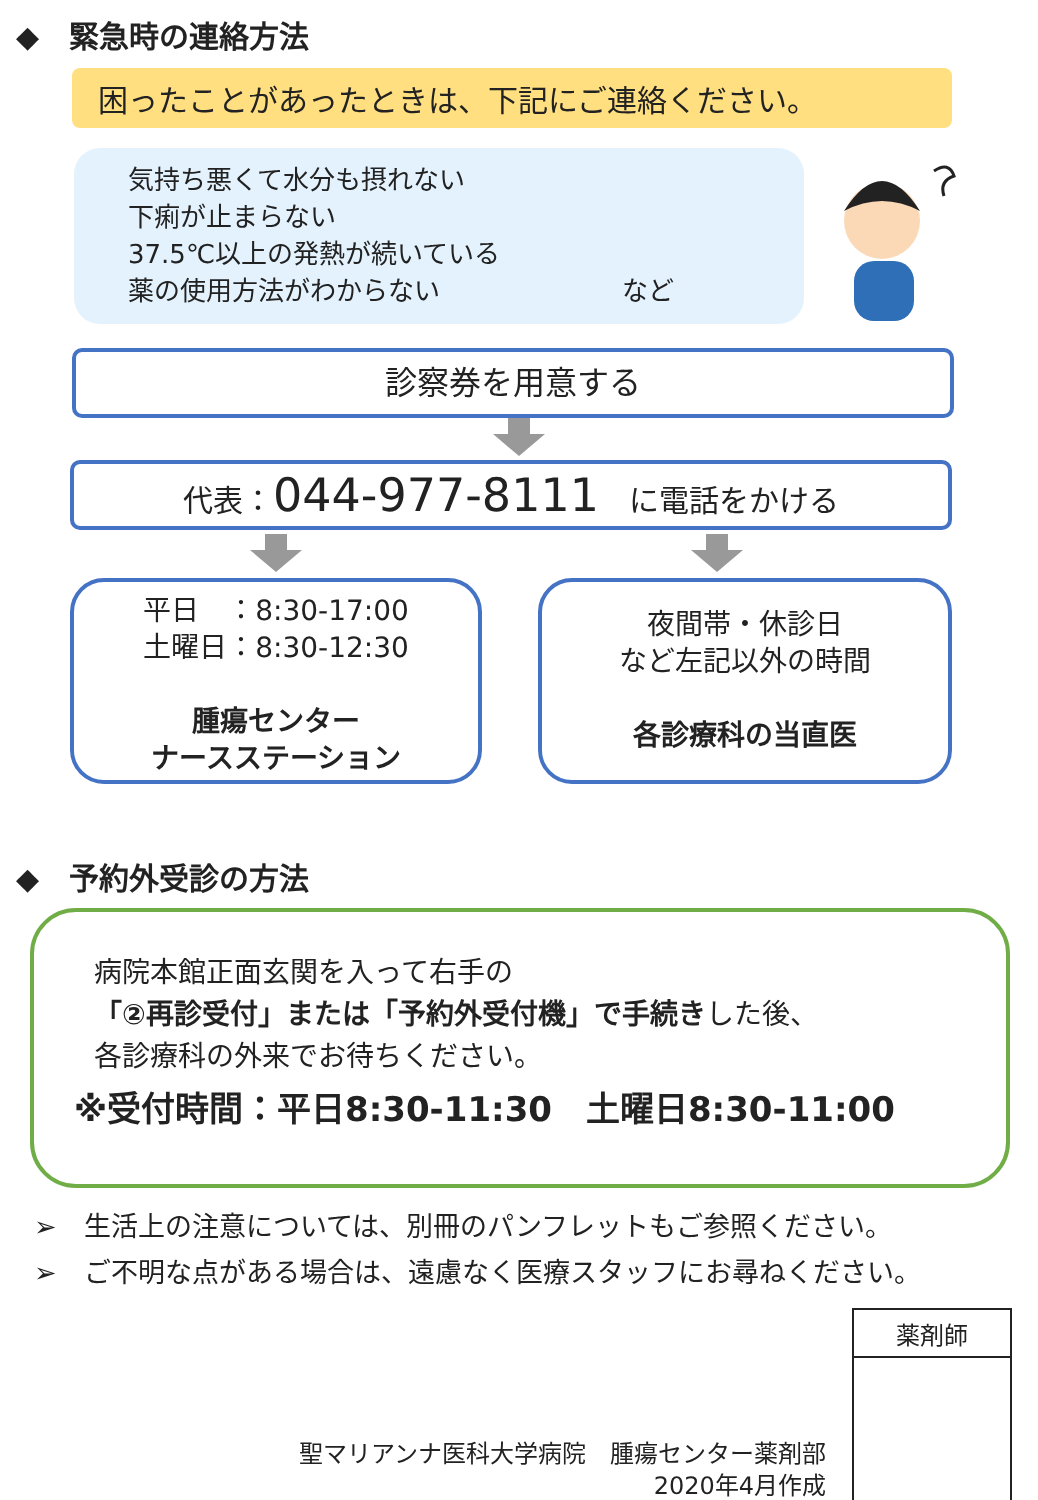◆　緊急時の連絡方法
困ったことがあったときは、下記にご連絡ください。
気持ち悪くて水分も摂れない
下痢が止まらない
37.5℃以上の発熱が続いている
薬の使用方法がわからない　　　　　　　など
診察券を用意する
代表：044-977-8111　に電話をかける
平日　：8:30-17:00
土曜日：8:30-12:30
腫瘍センター
ナースステーション
夜間帯・休診日
など左記以外の時間
各診療科の当直医
◆　予約外受診の方法
病院本館正面玄関を入って右手の
「②再診受付」または「予約外受付機」で手続きした後、
各診療科の外来でお待ちください。
※受付時間：平日8:30-11:30　土曜日8:30-11:00
➢　生活上の注意については、別冊のパンフレットもご参照ください。
➢　ご不明な点がある場合は、遠慮なく医療スタッフにお尋ねください。
聖マリアンナ医科大学病院　腫瘍センター薬剤部
2020年4月作成
| 薬剤師 |
| --- |